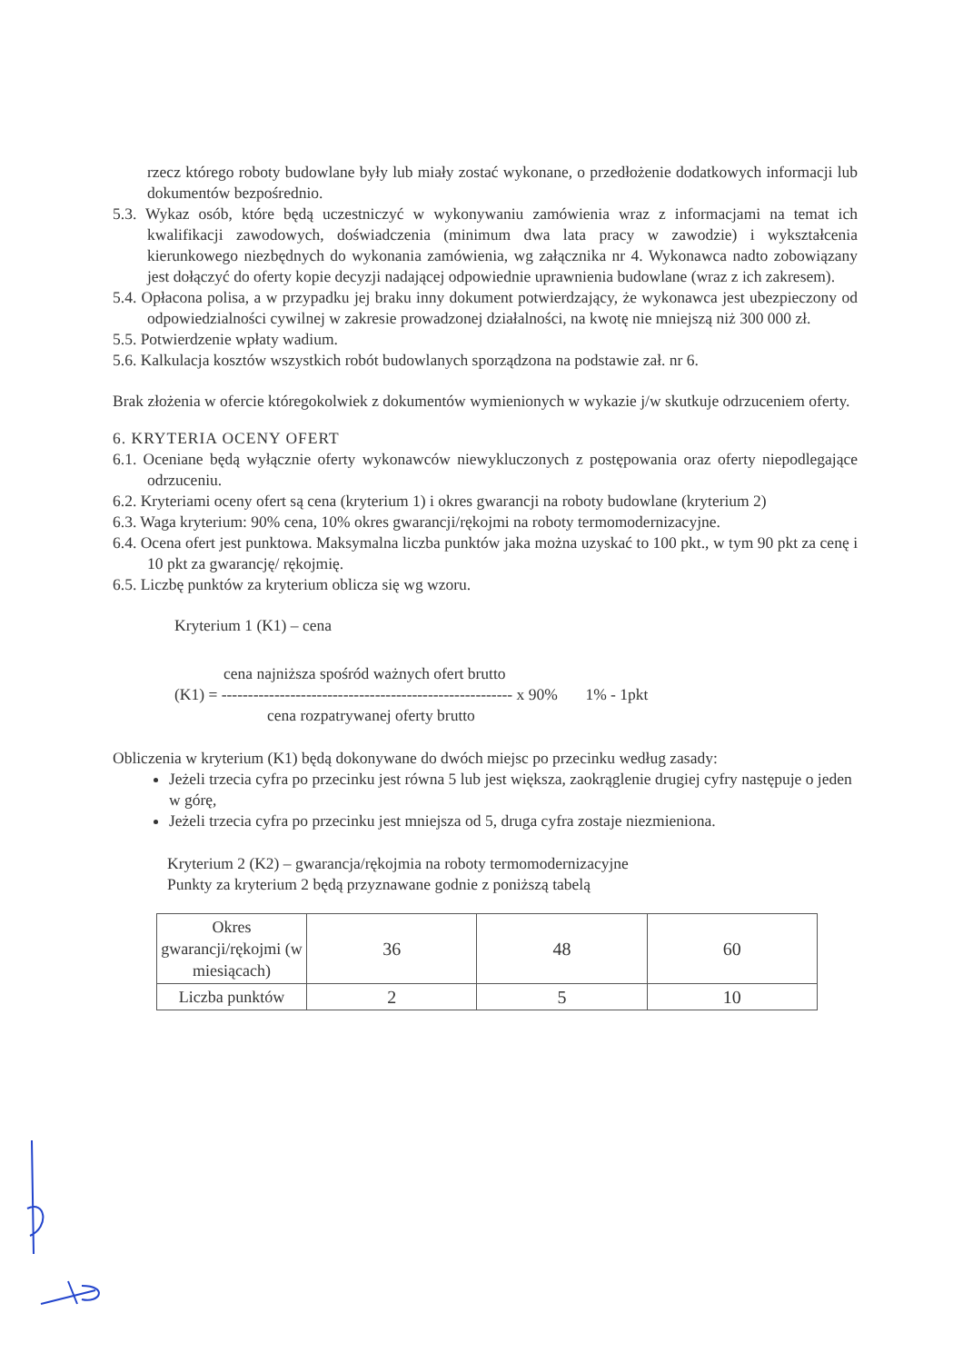rzecz którego roboty budowlane były lub miały zostać wykonane, o przedłożenie dodatkowych informacji lub dokumentów bezpośrednio.
5.3. Wykaz osób, które będą uczestniczyć w wykonywaniu zamówienia wraz z informacjami na temat ich kwalifikacji zawodowych, doświadczenia (minimum dwa lata pracy w zawodzie) i wykształcenia kierunkowego niezbędnych do wykonania zamówienia, wg załącznika nr 4. Wykonawca nadto zobowiązany jest dołączyć do oferty kopie decyzji nadającej odpowiednie uprawnienia budowlane (wraz z ich zakresem).
5.4. Opłacona polisa, a w przypadku jej braku inny dokument potwierdzający, że wykonawca jest ubezpieczony od odpowiedzialności cywilnej w zakresie prowadzonej działalności, na kwotę nie mniejszą niż 300 000 zł.
5.5. Potwierdzenie wpłaty wadium.
5.6. Kalkulacja kosztów wszystkich robót budowlanych sporządzona na podstawie zał. nr 6.
Brak złożenia w ofercie któregokolwiek z dokumentów wymienionych w wykazie j/w skutkuje odrzuceniem oferty.
6. KRYTERIA OCENY OFERT
6.1. Oceniane będą wyłącznie oferty wykonawców niewykluczonych z postępowania oraz oferty niepodlegające odrzuceniu.
6.2. Kryteriami oceny ofert są cena (kryterium 1) i okres gwarancji na roboty budowlane (kryterium 2)
6.3. Waga kryterium: 90% cena, 10% okres gwarancji/rękojmi na roboty termomodernizacyjne.
6.4. Ocena ofert jest punktowa. Maksymalna liczba punktów jaka można uzyskać to 100 pkt., w tym 90 pkt za cenę i 10 pkt za gwarancję/ rękojmię.
6.5. Liczbę punktów za kryterium oblicza się wg wzoru.
Kryterium 1 (K1) – cena
cena najniższa spośród ważnych ofert brutto
(K1) = ------------------------------------------------------- x 90% 1% - 1pkt
cena rozpatrywanej oferty brutto
Obliczenia w kryterium (K1) będą dokonywane do dwóch miejsc po przecinku według zasady:
Jeżeli trzecia cyfra po przecinku jest równa 5 lub jest większa, zaokrąglenie drugiej cyfry następuje o jeden w górę,
Jeżeli trzecia cyfra po przecinku jest mniejsza od 5, druga cyfra zostaje niezmieniona.
Kryterium 2 (K2) – gwarancja/rękojmia na roboty termomodernizacyjne
Punkty za kryterium 2 będą przyznawane godnie z poniższą tabelą
| Okres gwarancji/rękojmi (w miesiącach) | 36 | 48 | 60 |
| Liczba punktów | 2 | 5 | 10 |